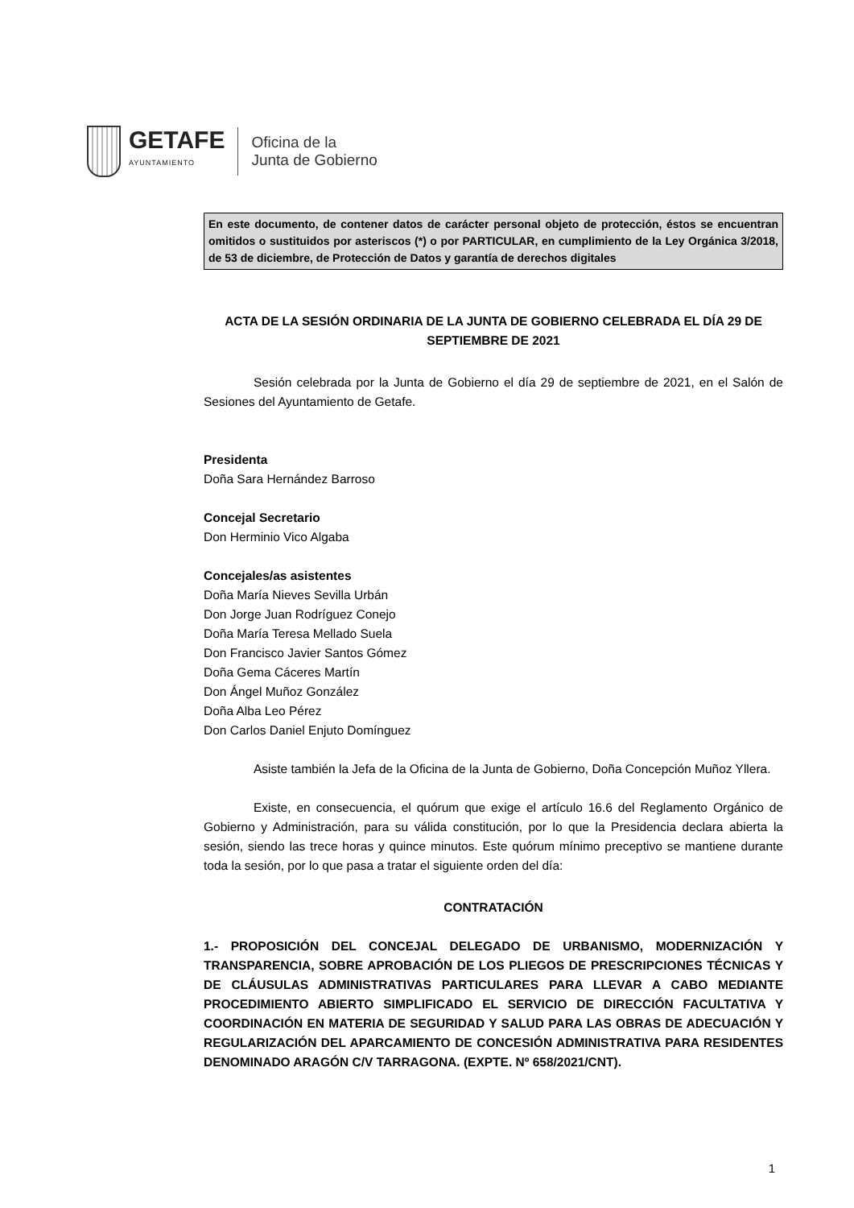GETAFE
AYUNTAMIENTO
Oficina de la
Junta de Gobierno
En este documento, de contener datos de carácter personal objeto de protección, éstos se encuentran omitidos o sustituidos por asteriscos (*) o por PARTICULAR, en cumplimiento de la Ley Orgánica 3/2018, de 53 de diciembre, de Protección de Datos y garantía de derechos digitales
ACTA DE LA SESIÓN ORDINARIA DE LA JUNTA DE GOBIERNO CELEBRADA EL DÍA 29 DE SEPTIEMBRE DE 2021
Sesión celebrada por la Junta de Gobierno el día 29 de septiembre de 2021, en el Salón de Sesiones del Ayuntamiento de Getafe.
Presidenta
Doña Sara Hernández Barroso
Concejal Secretario
Don Herminio Vico Algaba
Concejales/as asistentes
Doña María Nieves Sevilla Urbán
Don Jorge Juan Rodríguez Conejo
Doña María Teresa Mellado Suela
Don Francisco Javier Santos Gómez
Doña Gema Cáceres Martín
Don Ángel Muñoz González
Doña Alba Leo Pérez
Don Carlos Daniel Enjuto Domínguez
Asiste también la Jefa de la Oficina de la Junta de Gobierno, Doña Concepción Muñoz Yllera.
Existe, en consecuencia, el quórum que exige el artículo 16.6 del Reglamento Orgánico de Gobierno y Administración, para su válida constitución, por lo que la Presidencia declara abierta la sesión, siendo las trece horas y quince minutos. Este quórum mínimo preceptivo se mantiene durante toda la sesión, por lo que pasa a tratar el siguiente orden del día:
CONTRATACIÓN
1.- PROPOSICIÓN DEL CONCEJAL DELEGADO DE URBANISMO, MODERNIZACIÓN Y TRANSPARENCIA, SOBRE APROBACIÓN DE LOS PLIEGOS DE PRESCRIPCIONES TÉCNICAS Y DE CLÁUSULAS ADMINISTRATIVAS PARTICULARES PARA LLEVAR A CABO MEDIANTE PROCEDIMIENTO ABIERTO SIMPLIFICADO EL SERVICIO DE DIRECCIÓN FACULTATIVA Y COORDINACIÓN EN MATERIA DE SEGURIDAD Y SALUD PARA LAS OBRAS DE ADECUACIÓN Y REGULARIZACIÓN DEL APARCAMIENTO DE CONCESIÓN ADMINISTRATIVA PARA RESIDENTES DENOMINADO ARAGÓN C/V TARRAGONA. (EXPTE. Nº 658/2021/CNT).
1